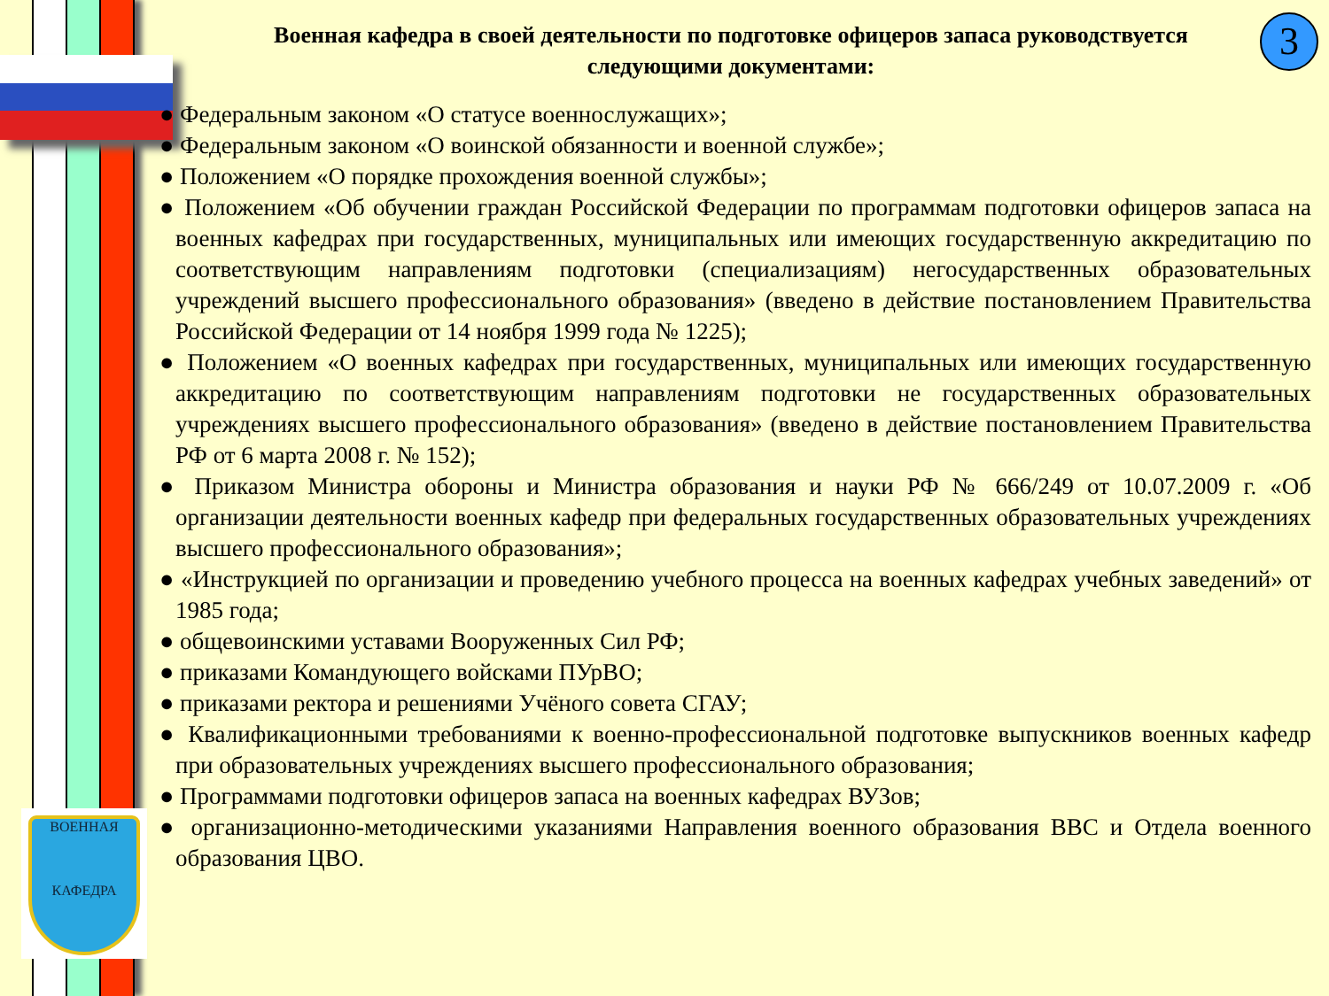ВОЕННАЯ
КАФЕДРА
3
Военная кафедра в своей деятельности по подготовке офицеров запаса руководствуется следующими документами:
● Федеральным законом «О статусе военнослужащих»;
● Федеральным законом «О воинской обязанности и военной службе»;
● Положением «О порядке прохождения военной службы»;
● Положением «Об обучении граждан Российской Федерации по программам подготовки офицеров запаса на военных кафедрах при государственных, муниципальных или имеющих государственную аккредитацию по соответствующим направлениям подготовки (специализациям) негосударственных образовательных учреждений высшего профессионального образования» (введено в действие постановлением Правительства Российской Федерации от 14 ноября 1999 года № 1225);
● Положением «О военных кафедрах при государственных, муниципальных или имеющих государственную аккредитацию по соответствующим направлениям подготовки не государственных образовательных учреждениях высшего профессионального образования» (введено в действие постановлением Правительства РФ от 6 марта 2008 г. № 152);
● Приказом Министра обороны и Министра образования и науки РФ № 666/249 от 10.07.2009 г. «Об организации деятельности военных кафедр при федеральных государственных образовательных учреждениях высшего профессионального образования»;
● «Инструкцией по организации и проведению учебного процесса на военных кафедрах учебных заведений» от 1985 года;
● общевоинскими уставами Вооруженных Сил РФ;
● приказами Командующего войсками ПУрВО;
● приказами ректора и решениями Учёного совета СГАУ;
● Квалификационными требованиями к военно-профессиональной подготовке выпускников военных кафедр при образовательных учреждениях высшего профессионального образования;
● Программами подготовки офицеров запаса на военных кафедрах ВУЗов;
● организационно-методическими указаниями Направления военного образования ВВС и Отдела военного образования ЦВО.